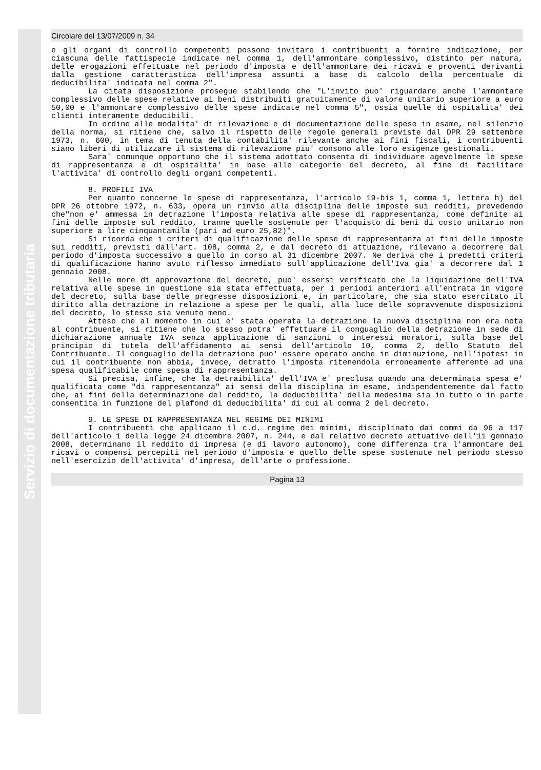Servizio di documentazione tributaria
Circolare del 13/07/2009 n. 34
e gli organi di controllo competenti possono invitare i contribuenti a fornire indicazione, per ciascuna delle fattispecie indicate nel comma 1, dell'ammontare complessivo, distinto per natura, delle erogazioni effettuate nel periodo d'imposta e dell'ammontare dei ricavi e proventi derivanti dalla gestione caratteristica dell'impresa assunti a base di calcolo della percentuale di deducibilita' indicata nel comma 2".
La citata disposizione prosegue stabilendo che "L'invito puo' riguardare anche l'ammontare complessivo delle spese relative ai beni distribuiti gratuitamente di valore unitario superiore a euro 50,00 e l'ammontare complessivo delle spese indicate nel comma 5", ossia quelle di ospitalita' dei clienti interamente deducibili.
In ordine alle modalita' di rilevazione e di documentazione delle spese in esame, nel silenzio della norma, si ritiene che, salvo il rispetto delle regole generali previste dal DPR 29 settembre 1973, n. 600, in tema di tenuta della contabilita' rilevante anche ai fini fiscali, i contribuenti siano liberi di utilizzare il sistema di rilevazione piu' consono alle loro esigenze gestionali.
Sara' comunque opportuno che il sistema adottato consenta di individuare agevolmente le spese di rappresentanza e di ospitalita' in base alle categorie del decreto, al fine di facilitare l'attivita' di controllo degli organi competenti.
8. PROFILI IVA
Per quanto concerne le spese di rappresentanza, l'articolo 19-bis 1, comma 1, lettera h) del DPR 26 ottobre 1972, n. 633, opera un rinvio alla disciplina delle imposte sui redditi, prevedendo che"non e' ammessa in detrazione l'imposta relativa alle spese di rappresentanza, come definite ai fini delle imposte sul reddito, tranne quelle sostenute per l'acquisto di beni di costo unitario non superiore a lire cinquantamila (pari ad euro 25,82)".
Si ricorda che i criteri di qualificazione delle spese di rappresentanza ai fini delle imposte sui redditi, previsti dall'art. 108, comma 2, e dal decreto di attuazione, rilevano a decorrere dal periodo d'imposta successivo a quello in corso al 31 dicembre 2007. Ne deriva che i predetti criteri di qualificazione hanno avuto riflesso immediato sull'applicazione dell'Iva gia' a decorrere dal 1 gennaio 2008.
Nelle more di approvazione del decreto, puo' essersi verificato che la liquidazione dell'IVA relativa alle spese in questione sia stata effettuata, per i periodi anteriori all'entrata in vigore del decreto, sulla base delle pregresse disposizioni e, in particolare, che sia stato esercitato il diritto alla detrazione in relazione a spese per le quali, alla luce delle sopravvenute disposizioni del decreto, lo stesso sia venuto meno.
Atteso che al momento in cui e' stata operata la detrazione la nuova disciplina non era nota al contribuente, si ritiene che lo stesso potra' effettuare il conguaglio della detrazione in sede di dichiarazione annuale IVA senza applicazione di sanzioni o interessi moratori, sulla base del principio di tutela dell'affidamento ai sensi dell'articolo 10, comma 2, dello Statuto del Contribuente. Il conguaglio della detrazione puo' essere operato anche in diminuzione, nell'ipotesi in cui il contribuente non abbia, invece, detratto l'imposta ritenendola erroneamente afferente ad una spesa qualificabile come spesa di rappresentanza.
Si precisa, infine, che la detraibilita' dell'IVA e' preclusa quando una determinata spesa e' qualificata come "di rappresentanza" ai sensi della disciplina in esame, indipendentemente dal fatto che, ai fini della determinazione del reddito, la deducibilita' della medesima sia in tutto o in parte consentita in funzione del plafond di deducibilita' di cui al comma 2 del decreto.
9. LE SPESE DI RAPPRESENTANZA NEL REGIME DEI MINIMI
I contribuenti che applicano il c.d. regime dei minimi, disciplinato dai commi da 96 a 117 dell'articolo 1 della legge 24 dicembre 2007, n. 244, e dal relativo decreto attuativo dell'11 gennaio 2008, determinano il reddito di impresa (e di lavoro autonomo), come differenza tra l'ammontare dei ricavi o compensi percepiti nel periodo d'imposta e quello delle spese sostenute nel periodo stesso nell'esercizio dell'attivita' d'impresa, dell'arte o professione.
Pagina 13